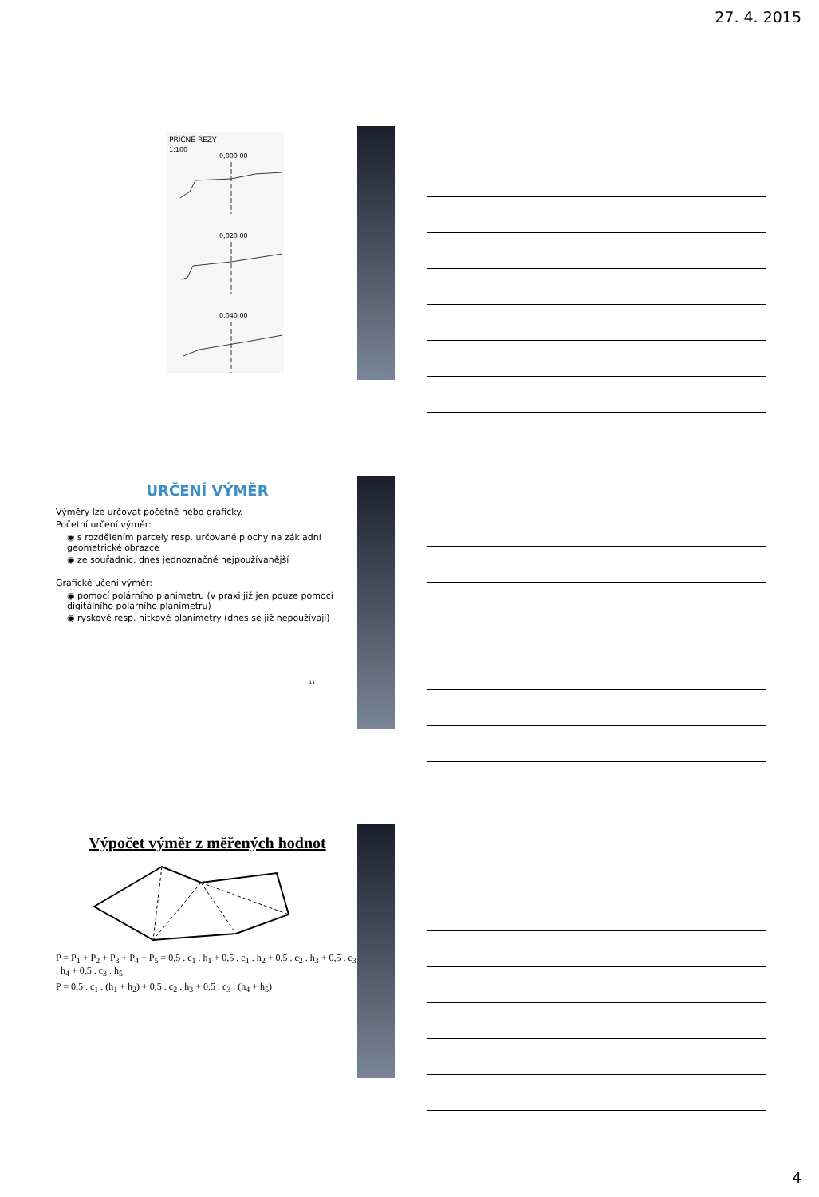27. 4. 2015
PŘÍČNÉ ŘEZY
1:100
0,000 00
0,020 00
0,040 00
URČENÍ VÝMĚR
Výměry lze určovat početně nebo graficky.
Početní určení výměr:
◉ s rozdělením parcely resp. určované plochy na základní geometrické obrazce
◉ ze souřadnic, dnes jednoznačně nejpoužívanější
Grafické učení výměr:
◉ pomocí polárního planimetru (v praxi již jen pouze pomocí digitálního polárního planimetru)
◉ ryskové resp. nitkové planimetry (dnes se již nepoužívají)
11
Výpočet výměr z měřených hodnot
P = P<sub>1</sub> + P<sub>2</sub> + P<sub>3</sub> + P<sub>4</sub> + P<sub>5</sub> = 0,5 . c<sub>1</sub> . h<sub>1</sub> + 0,5 . c<sub>1</sub> . h<sub>2</sub> + 0,5 . c<sub>2</sub> . h<sub>3</sub> + 0,5 . c<sub>3</sub> . h<sub>4</sub> + 0,5 . c<sub>3</sub> . h<sub>5</sub>
P = 0,5 . c<sub>1</sub> . (h<sub>1</sub> + h<sub>2</sub>) + 0,5 . c<sub>2</sub> . h<sub>3</sub> + 0,5 . c<sub>3</sub> . (h<sub>4</sub> + h<sub>5</sub>)
4